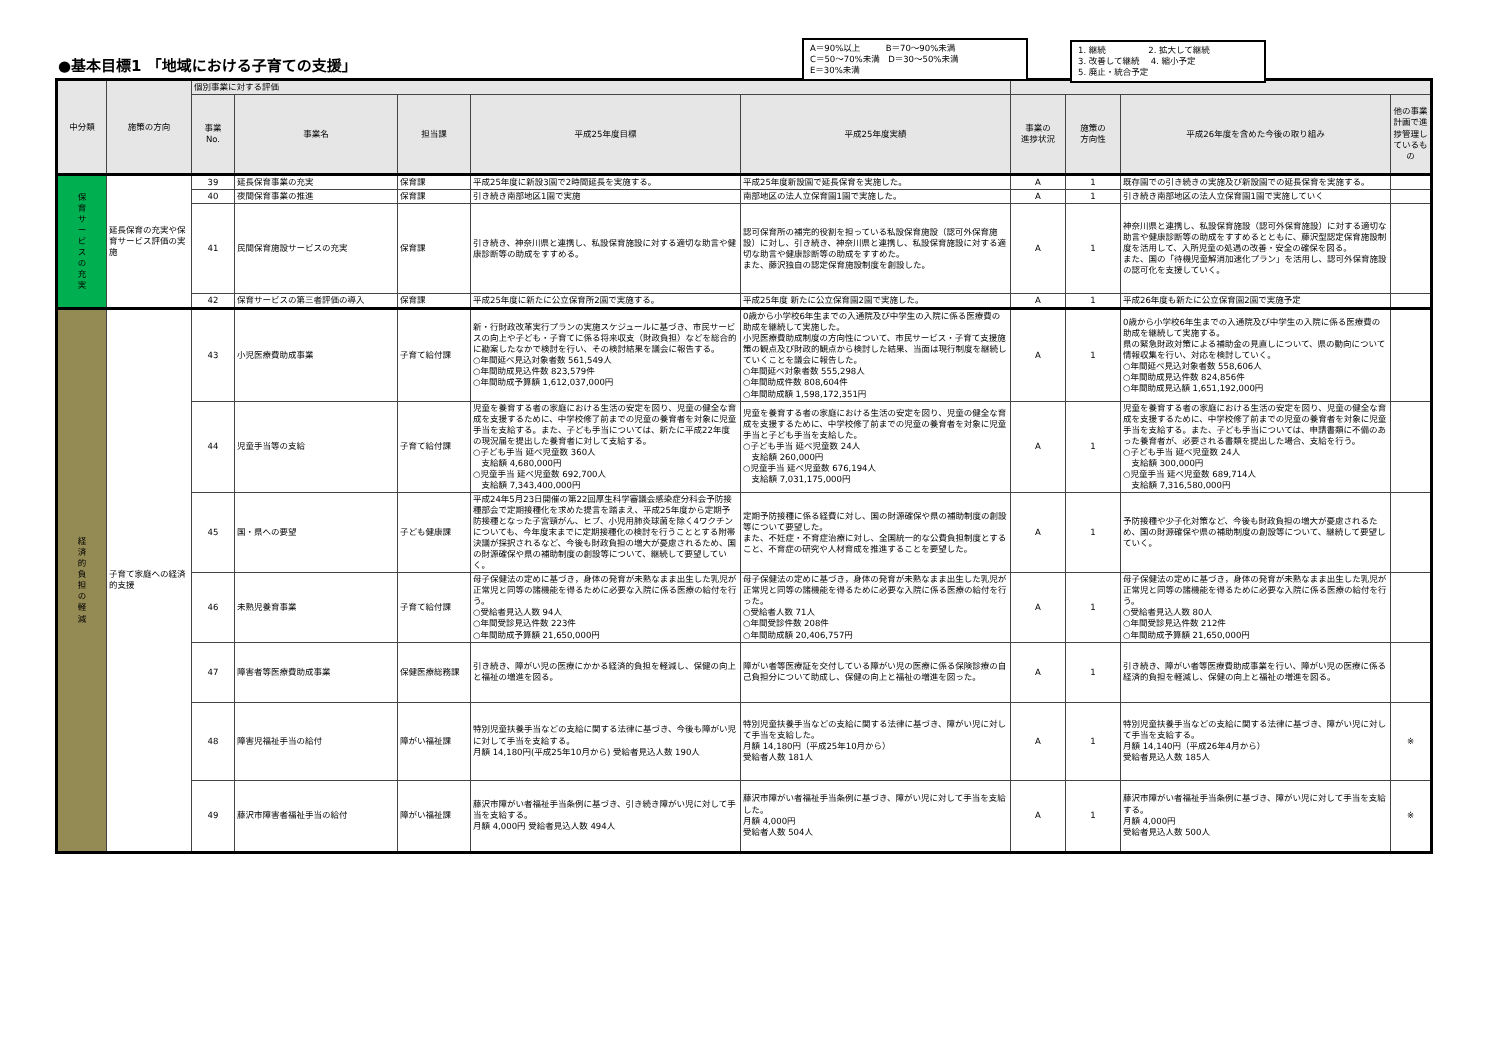●基本目標1 「地域における子育ての支援」
A＝90%以上　　　B＝70～90%未満
C＝50～70%未満　D＝30～50%未満
E＝30%未満
1. 継続　　　　　2. 拡大して継続
3. 改善して継続　 4. 縮小予定
5. 廃止・統合予定
| 中分類 | 施策の方向 | 個別事業に対する評価 | | | | | | | | |
| --- | --- | --- | --- | --- | --- | --- | --- | --- | --- | --- |
| | | 事業 No. | 事業名 | 担当課 | 平成25年度目標 | 平成25年度実績 | 事業の 進捗状況 | 施策の 方向性 | 平成26年度を含めた今後の取り組み | 他の事業計画で進捗管理しているもの |
| 保 育 サ ー ビ ス の 充 実 | 延長保育の充実や保育サービス評価の実施 | 39 | 延長保育事業の充実 | 保育課 | 平成25年度に新設3園で2時間延長を実施する。 | 平成25年度新設園で延長保育を実施した。 | A | 1 | 既存園での引き続きの実施及び新設園での延長保育を実施する。 | |
| | | 40 | 夜間保育事業の推進 | 保育課 | 引き続き南部地区1園で実施 | 南部地区の法人立保育園1園で実施した。 | A | 1 | 引き続き南部地区の法人立保育園1園で実施していく | |
| | | 41 | 民間保育施設サービスの充実 | 保育課 | 引き続き、神奈川県と連携し、私設保育施設に対する適切な助言や健康診断等の助成をすすめる。 | 認可保育所の補完的役割を担っている私設保育施設（認可外保育施設）に対し、引き続き、神奈川県と連携し、私設保育施設に対する適切な助言や健康診断等の助成をすすめた。 また、藤沢独自の認定保育施設制度を創設した。 | A | 1 | 神奈川県と連携し、私設保育施設（認可外保育施設）に対する適切な助言や健康診断等の助成をすすめるとともに、藤沢型認定保育施設制度を活用して、入所児童の処遇の改善・安全の確保を図る。 また、国の「待機児童解消加速化プラン」を活用し、認可外保育施設の認可化を支援していく。 | |
| | | 42 | 保育サービスの第三者評価の導入 | 保育課 | 平成25年度に新たに公立保育所2園で実施する。 | 平成25年度 新たに公立保育園2園で実施した。 | A | 1 | 平成26年度も新たに公立保育園2園で実施予定 | |
| 経 済 的 負 担 の 軽 減 | 子育て家庭への経済的支援 | 43 | 小児医療費助成事業 | 子育て給付課 | 新・行財政改革実行プランの実施スケジュールに基づき、市民サービスの向上や子ども・子育てに係る将来収支（財政負担）などを総合的に勘案したなかで検討を行い、その検討結果を議会に報告する。 ○年間延べ見込対象者数 561,549人 ○年間助成見込件数 823,579件 ○年間助成予算額 1,612,037,000円 | 0歳から小学校6年生までの入通院及び中学生の入院に係る医療費の助成を継続して実施した。 小児医療費助成制度の方向性について、市民サービス・子育て支援施策の観点及び財政的観点から検討した結果、当面は現行制度を継続していくことを議会に報告した。 ○年間延べ対象者数 555,298人 ○年間助成件数 808,604件 ○年間助成額 1,598,172,351円 | A | 1 | 0歳から小学校6年生までの入通院及び中学生の入院に係る医療費の助成を継続して実施する。 県の緊急財政対策による補助金の見直しについて、県の動向について情報収集を行い、対応を検討していく。 ○年間延べ見込対象者数 558,606人 ○年間助成見込件数 824,856件 ○年間助成見込額 1,651,192,000円 | |
| | | 44 | 児童手当等の支給 | 子育て給付課 | 児童を養育する者の家庭における生活の安定を図り、児童の健全な育成を支援するために、中学校修了前までの児童の養育者を対象に児童手当を支給する。また、子ども手当については、新たに平成22年度の現況届を提出した養育者に対して支給する。 ○子ども手当 延べ児童数 360人 支給額 4,680,000円 ○児童手当 延べ児童数 692,700人 支給額 7,343,400,000円 | 児童を養育する者の家庭における生活の安定を図り、児童の健全な育成を支援するために、中学校修了前までの児童の養育者を対象に児童手当と子ども手当を支給した。 ○子ども手当 延べ児童数 24人 支給額 260,000円 ○児童手当 延べ児童数 676,194人 支給額 7,031,175,000円 | A | 1 | 児童を養育する者の家庭における生活の安定を図り、児童の健全な育成を支援するために、中学校修了前までの児童の養育者を対象に児童手当を支給する。また、子ども手当については、申請書類に不備のあった養育者が、必要される書類を提出した場合、支給を行う。 ○子ども手当 延べ児童数 24人 支給額 300,000円 ○児童手当 延べ児童数 689,714人 支給額 7,316,580,000円 | |
| | | 45 | 国・県への要望 | 子ども健康課 | 平成24年5月23日開催の第22回厚生科学審議会感染症分科会予防接種部会で定期接種化を求めた提言を踏まえ、平成25年度から定期予防接種となった子宮頸がん、ヒブ、小児用肺炎球菌を除く4ワクチンについても、今年度末までに定期接種化の検討を行うこととする附帯決議が採択されるなど、今後も財政負担の増大が憂慮されるため、国の財源確保や県の補助制度の創設等について、継続して要望していく。 | 定期予防接種に係る経費に対し、国の財源確保や県の補助制度の創設等について要望した。 また、不妊症・不育症治療に対し、全国統一的な公費負担制度とすること、不育症の研究や人材育成を推進することを要望した。 | A | 1 | 予防接種や少子化対策など、今後も財政負担の増大が憂慮されるため、国の財源確保や県の補助制度の創設等について、継続して要望していく。 | |
| | | 46 | 未熟児養育事業 | 子育て給付課 | 母子保健法の定めに基づき，身体の発育が未熟なまま出生した乳児が正常児と同等の諸機能を得るために必要な入院に係る医療の給付を行う。 ○受給者見込人数 94人 ○年間受診見込件数 223件 ○年間助成予算額 21,650,000円 | 母子保健法の定めに基づき，身体の発育が未熟なまま出生した乳児が正常児と同等の諸機能を得るために必要な入院に係る医療の給付を行った。 ○受給者人数 71人 ○年間受診件数 208件 ○年間助成額 20,406,757円 | A | 1 | 母子保健法の定めに基づき，身体の発育が未熟なまま出生した乳児が正常児と同等の諸機能を得るために必要な入院に係る医療の給付を行う。 ○受給者見込人数 80人 ○年間受診見込件数 212件 ○年間助成予算額 21,650,000円 | |
| | | 47 | 障害者等医療費助成事業 | 保健医療総務課 | 引き続き、障がい児の医療にかかる経済的負担を軽減し、保健の向上と福祉の増進を図る。 | 障がい者等医療証を交付している障がい児の医療に係る保険診療の自己負担分について助成し、保健の向上と福祉の増進を図った。 | A | 1 | 引き続き、障がい者等医療費助成事業を行い、障がい児の医療に係る経済的負担を軽減し、保健の向上と福祉の増進を図る。 | |
| | | 48 | 障害児福祉手当の給付 | 障がい福祉課 | 特別児童扶養手当などの支給に関する法律に基づき、今後も障がい児に対して手当を支給する。 月額 14,180円(平成25年10月から) 受給者見込人数 190人 | 特別児童扶養手当などの支給に関する法律に基づき、障がい児に対して手当を支給した。 月額 14,180円（平成25年10月から） 受給者人数 181人 | A | 1 | 特別児童扶養手当などの支給に関する法律に基づき、障がい児に対して手当を支給する。 月額 14,140円（平成26年4月から） 受給者見込人数 185人 | ※ |
| | | 49 | 藤沢市障害者福祉手当の給付 | 障がい福祉課 | 藤沢市障がい者福祉手当条例に基づき、引き続き障がい児に対して手当を支給する。 月額 4,000円 受給者見込人数 494人 | 藤沢市障がい者福祉手当条例に基づき、障がい児に対して手当を支給した。 月額 4,000円 受給者人数 504人 | A | 1 | 藤沢市障がい者福祉手当条例に基づき、障がい児に対して手当を支給する。 月額 4,000円 受給者見込人数 500人 | ※ |